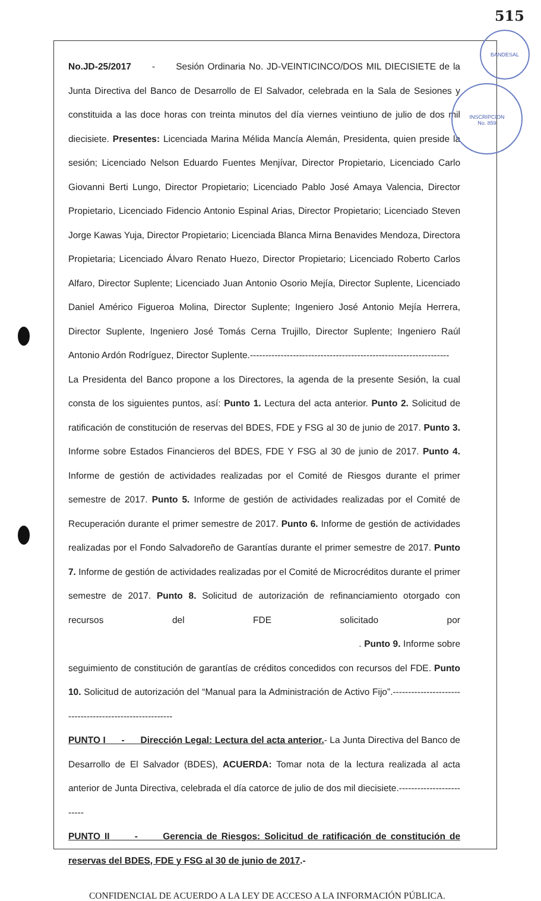515
BANDESAL
INSCRIPCION
No. 859
No.JD-25/2017 - Sesión Ordinaria No. JD-VEINTICINCO/DOS MIL DIECISIETE de la Junta Directiva del Banco de Desarrollo de El Salvador, celebrada en la Sala de Sesiones y constituida a las doce horas con treinta minutos del día viernes veintiuno de julio de dos mil diecisiete. Presentes: Licenciada Marina Mélida Mancía Alemán, Presidenta, quien preside la sesión; Licenciado Nelson Eduardo Fuentes Menjívar, Director Propietario, Licenciado Carlo Giovanni Berti Lungo, Director Propietario; Licenciado Pablo José Amaya Valencia, Director Propietario, Licenciado Fidencio Antonio Espinal Arias, Director Propietario; Licenciado Steven Jorge Kawas Yuja, Director Propietario; Licenciada Blanca Mirna Benavides Mendoza, Directora Propietaria; Licenciado Álvaro Renato Huezo, Director Propietario; Licenciado Roberto Carlos Alfaro, Director Suplente; Licenciado Juan Antonio Osorio Mejía, Director Suplente, Licenciado Daniel Américo Figueroa Molina, Director Suplente; Ingeniero José Antonio Mejía Herrera, Director Suplente, Ingeniero José Tomás Cerna Trujillo, Director Suplente; Ingeniero Raúl Antonio Ardón Rodríguez, Director Suplente.-----------------------------------------------------------------
La Presidenta del Banco propone a los Directores, la agenda de la presente Sesión, la cual consta de los siguientes puntos, así: Punto 1. Lectura del acta anterior. Punto 2. Solicitud de ratificación de constitución de reservas del BDES, FDE y FSG al 30 de junio de 2017. Punto 3. Informe sobre Estados Financieros del BDES, FDE Y FSG al 30 de junio de 2017. Punto 4. Informe de gestión de actividades realizadas por el Comité de Riesgos durante el primer semestre de 2017. Punto 5. Informe de gestión de actividades realizadas por el Comité de Recuperación durante el primer semestre de 2017. Punto 6. Informe de gestión de actividades realizadas por el Fondo Salvadoreño de Garantías durante el primer semestre de 2017. Punto 7. Informe de gestión de actividades realizadas por el Comité de Microcréditos durante el primer semestre de 2017. Punto 8. Solicitud de autorización de refinanciamiento otorgado con recursos del FDE solicitado por . Punto 9. Informe sobre seguimiento de constitución de garantías de créditos concedidos con recursos del FDE. Punto 10. Solicitud de autorización del “Manual para la Administración de Activo Fijo”.--------------------------------------------------------
PUNTO I - Dirección Legal: Lectura del acta anterior.- La Junta Directiva del Banco de Desarrollo de El Salvador (BDES), ACUERDA: Tomar nota de la lectura realizada al acta anterior de Junta Directiva, celebrada el día catorce de julio de dos mil diecisiete.-------------------------
PUNTO II - Gerencia de Riesgos: Solicitud de ratificación de constitución de reservas del BDES, FDE y FSG al 30 de junio de 2017.-
CONFIDENCIAL DE ACUERDO A LA LEY DE ACCESO A LA INFORMACIÓN PÚBLICA.